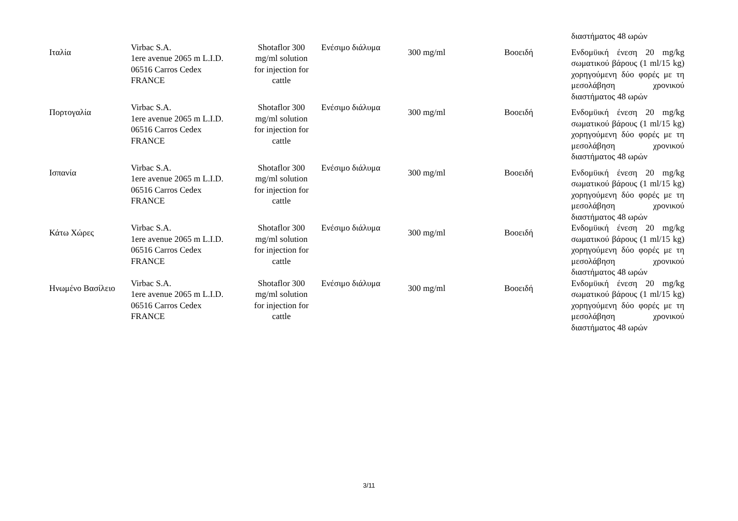| | | | | | | διαστήματος 48 ωρών |
| Ιταλία | Virbac S.A. 1ere avenue 2065 m L.I.D. 06516 Carros Cedex FRANCE | Shotaflor 300 mg/ml solution for injection for cattle | Ενέσιμο διάλυμα | 300 mg/ml | Βοοειδή | Ενδομϋική ένεση 20 mg/kg σωματικού βάρους (1 ml/15 kg) χορηγούμενη δύο φορές με τη μεσολάβηση χρονικού διαστήματος 48 ωρών |
| Πορτογαλία | Virbac S.A. 1ere avenue 2065 m L.I.D. 06516 Carros Cedex FRANCE | Shotaflor 300 mg/ml solution for injection for cattle | Ενέσιμο διάλυμα | 300 mg/ml | Βοοειδή | Ενδομϋική ένεση 20 mg/kg σωματικού βάρους (1 ml/15 kg) χορηγούμενη δύο φορές με τη μεσολάβηση χρονικού διαστήματος 48 ωρών |
| Ισπανία | Virbac S.A. 1ere avenue 2065 m L.I.D. 06516 Carros Cedex FRANCE | Shotaflor 300 mg/ml solution for injection for cattle | Ενέσιμο διάλυμα | 300 mg/ml | Βοοειδή | Ενδομϋική ένεση 20 mg/kg σωματικού βάρους (1 ml/15 kg) χορηγούμενη δύο φορές με τη μεσολάβηση χρονικού διαστήματος 48 ωρών |
| Κάτω Χώρες | Virbac S.A. 1ere avenue 2065 m L.I.D. 06516 Carros Cedex FRANCE | Shotaflor 300 mg/ml solution for injection for cattle | Ενέσιμο διάλυμα | 300 mg/ml | Βοοειδή | Ενδομϋική ένεση 20 mg/kg σωματικού βάρους (1 ml/15 kg) χορηγούμενη δύο φορές με τη μεσολάβηση χρονικού διαστήματος 48 ωρών |
| Ηνωμένο Βασίλειο | Virbac S.A. 1ere avenue 2065 m L.I.D. 06516 Carros Cedex FRANCE | Shotaflor 300 mg/ml solution for injection for cattle | Ενέσιμο διάλυμα | 300 mg/ml | Βοοειδή | Ενδομϋική ένεση 20 mg/kg σωματικού βάρους (1 ml/15 kg) χορηγούμενη δύο φορές με τη μεσολάβηση χρονικού διαστήματος 48 ωρών |
3/11